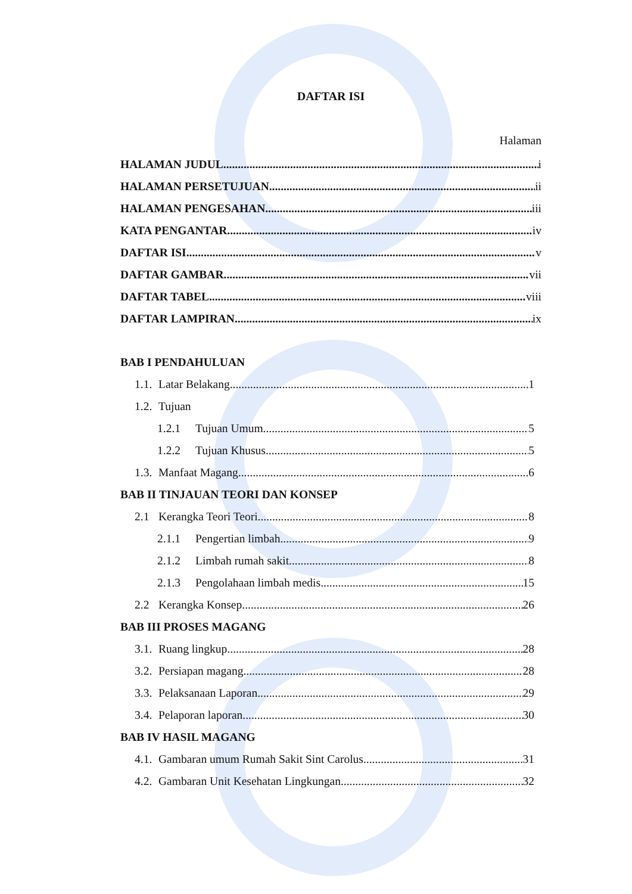DAFTAR ISI
Halaman
HALAMAN JUDUL i
HALAMAN PERSETUJUAN ii
HALAMAN PENGESAHAN iii
KATA PENGANTAR iv
DAFTAR ISI v
DAFTAR GAMBAR vii
DAFTAR TABEL viii
DAFTAR LAMPIRAN ix
BAB I PENDAHULUAN
1.1. Latar Belakang 1
1.2. Tujuan
1.2.1 Tujuan Umum 5
1.2.2 Tujuan Khusus 5
1.3. Manfaat Magang 6
BAB II TINJAUAN TEORI DAN KONSEP
2.1 Kerangka Teori Teori 8
2.1.1 Pengertian limbah 9
2.1.2 Limbah rumah sakit 8
2.1.3 Pengolahaan limbah medis 15
2.2 Kerangka Konsep 26
BAB III PROSES MAGANG
3.1. Ruang lingkup 28
3.2. Persiapan magang 28
3.3. Pelaksanaan Laporan 29
3.4. Pelaporan laporan 30
BAB IV HASIL MAGANG
4.1. Gambaran umum Rumah Sakit Sint Carolus 31
4.2. Gambaran Unit Kesehatan Lingkungan 32